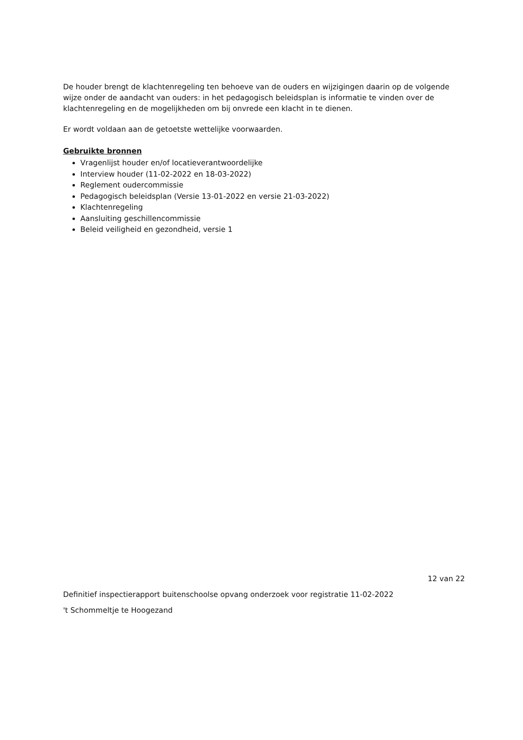De houder brengt de klachtenregeling ten behoeve van de ouders en wijzigingen daarin op de volgende wijze onder de aandacht van ouders: in het pedagogisch beleidsplan is informatie te vinden over de klachtenregeling en de mogelijkheden om bij onvrede een klacht in te dienen.
Er wordt voldaan aan de getoetste wettelijke voorwaarden.
Gebruikte bronnen
Vragenlijst houder en/of locatieverantwoordelijke
Interview houder (11-02-2022 en 18-03-2022)
Reglement oudercommissie
Pedagogisch beleidsplan (Versie 13-01-2022 en versie 21-03-2022)
Klachtenregeling
Aansluiting geschillencommissie
Beleid veiligheid en gezondheid, versie 1
12 van 22
Definitief inspectierapport buitenschoolse opvang onderzoek voor registratie 11-02-2022
't Schommeltje te Hoogezand